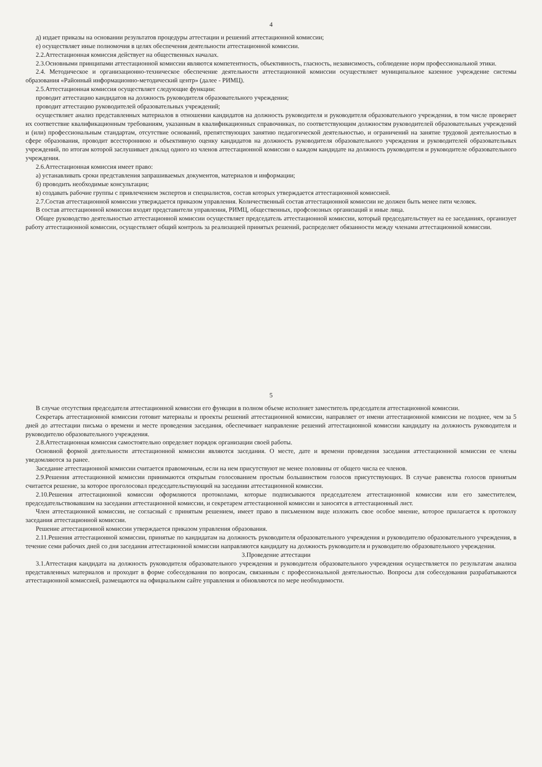4
д) издает приказы на основании результатов процедуры аттестации и решений аттестационной комиссии;
е) осуществляет иные полномочия в целях обеспечения деятельности аттестационной комиссии.
2.2.Аттестационная комиссия действует на общественных началах.
2.3.Основными принципами аттестационной комиссии являются компетентность, объективность, гласность, независимость, соблюдение норм профессиональной этики.
2.4. Методическое и организационно-техническое обеспечение деятельности аттестационной комиссии осуществляет муниципальное казенное учреждение системы образования «Районный информационно-методический центр» (далее - РИМЦ).
2.5.Аттестационная комиссия осуществляет следующие функции:
проводит аттестацию кандидатов на должность руководителя образовательного учреждения;
проводит аттестацию руководителей образовательных учреждений;
осуществляет анализ представленных материалов в отношении кандидатов на должность руководителя и руководителя образовательного учреждения, в том числе проверяет их соответствие квалификационным требованиям, указанным в квалификационных справочниках, по соответствующим должностям руководителей образовательных учреждений и (или) профессиональным стандартам, отсутствие оснований, препятствующих занятию педагогической деятельностью, и ограничений на занятие трудовой деятельностью в сфере образования, проводит всестороннюю и объективную оценку кандидатов на должность руководителя образовательного учреждения и руководителей образовательных учреждений, по итогам которой заслушивает доклад одного из членов аттестационной комиссии о каждом кандидате на должность руководителя и руководителе образовательного учреждения.
2.6.Аттестационная комиссия имеет право:
а) устанавливать сроки представления запрашиваемых документов, материалов и информации;
б) проводить необходимые консультации;
в) создавать рабочие группы с привлечением экспертов и специалистов, состав которых утверждается аттестационной комиссией.
2.7.Состав аттестационной комиссии утверждается приказом управления. Количественный состав аттестационной комиссии не должен быть менее пяти человек.
В состав аттестационной комиссии входят представители управления, РИМЦ, общественных, профсоюзных организаций и иные лица.
Общее руководство деятельностью аттестационной комиссии осуществляет председатель аттестационной комиссии, который председательствует на ее заседаниях, организует работу аттестационной комиссии, осуществляет общий контроль за реализацией принятых решений, распределяет обязанности между членами аттестационной комиссии.
5
В случае отсутствия председателя аттестационной комиссии его функции в полном объеме исполняет заместитель председателя аттестационной комиссии.
Секретарь аттестационной комиссии готовит материалы и проекты решений аттестационной комиссии, направляет от имени аттестационной комиссии не позднее, чем за 5 дней до аттестации письма о времени и месте проведения заседания, обеспечивает направление решений аттестационной комиссии кандидату на должность руководителя и руководителю образовательного учреждения.
2.8.Аттестационная комиссия самостоятельно определяет порядок организации своей работы.
Основной формой деятельности аттестационной комиссии являются заседания. О месте, дате и времени проведения заседания аттестационной комиссии ее члены уведомляются за ранее.
Заседание аттестационной комиссии считается правомочным, если на нем присутствуют не менее половины от общего числа ее членов.
2.9.Решения аттестационной комиссии принимаются открытым голосованием простым большинством голосов присутствующих. В случае равенства голосов принятым считается решение, за которое проголосовал председательствующий на заседании аттестационной комиссии.
2.10.Решения аттестационной комиссии оформляются протоколами, которые подписываются председателем аттестационной комиссии или его заместителем, председательствовавшим на заседании аттестационной комиссии, и секретарем аттестационной комиссии и заносятся в аттестационный лист.
Член аттестационной комиссии, не согласный с принятым решением, имеет право в письменном виде изложить свое особое мнение, которое прилагается к протоколу заседания аттестационной комиссии.
Решение аттестационной комиссии утверждается приказом управления образования.
2.11.Решения аттестационной комиссии, принятые по кандидатам на должность руководителя образовательного учреждения и руководителю образовательного учреждения, в течение семи рабочих дней со дня заседания аттестационной комиссии направляются кандидату на должность руководителя и руководителю образовательного учреждения.
3.Проведение аттестации
3.1.Аттестация кандидата на должность руководителя образовательного учреждения и руководителя образовательного учреждения осуществляется по результатам анализа представленных материалов и проходит в форме собеседования по вопросам, связанным с профессиональной деятельностью. Вопросы для собеседования разрабатываются аттестационной комиссией, размещаются на официальном сайте управления и обновляются по мере необходимости.